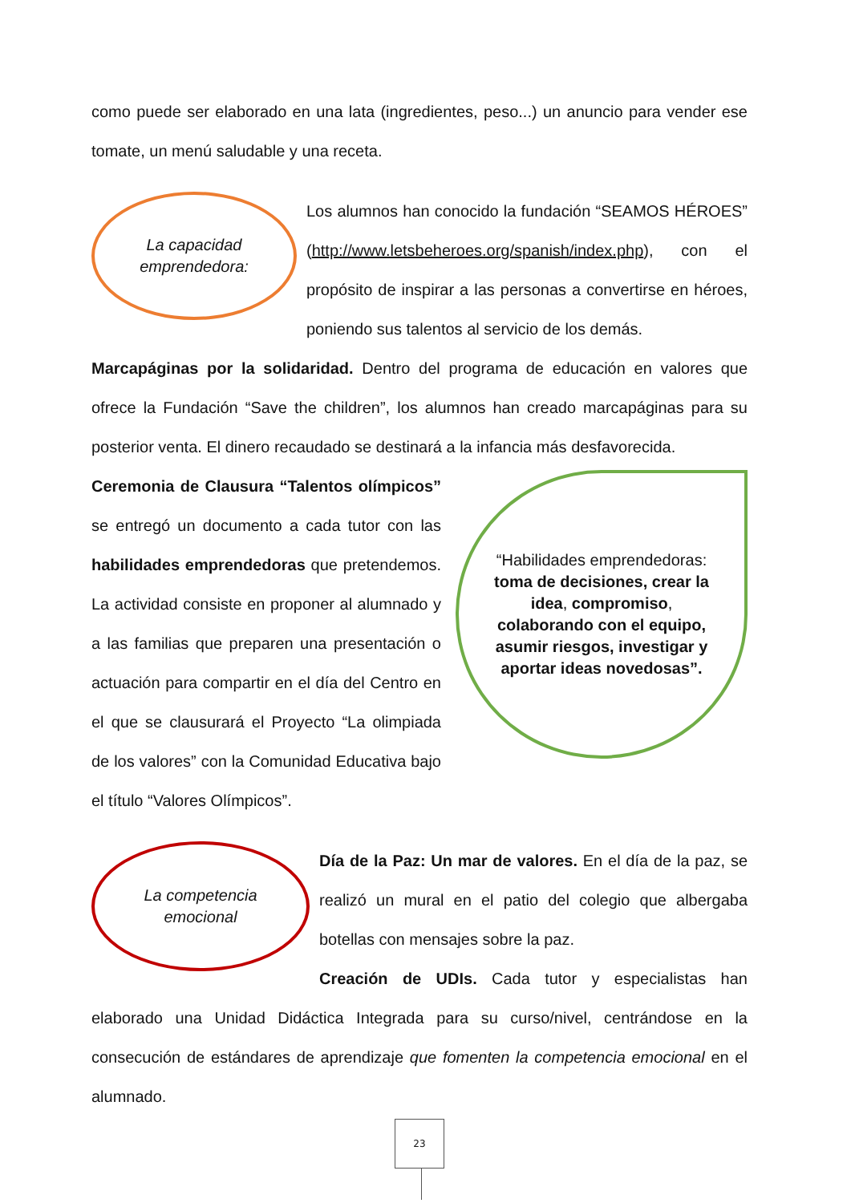como puede ser elaborado en una lata (ingredientes, peso...) un anuncio para vender ese tomate, un menú saludable y una receta.
La capacidad
emprendedora:
Los alumnos han conocido la fundación “SEAMOS HÉROES” (http://www.letsbeheroes.org/spanish/index.php), con el propósito de inspirar a las personas a convertirse en héroes, poniendo sus talentos al servicio de los demás.
Marcapáginas por la solidaridad. Dentro del programa de educación en valores que ofrece la Fundación “Save the children”, los alumnos han creado marcapáginas para su posterior venta. El dinero recaudado se destinará a la infancia más desfavorecida.
“Habilidades emprendedoras: toma de decisiones, crear la idea, compromiso, colaborando con el equipo, asumir riesgos, investigar y aportar ideas novedosas”.
Ceremonia de Clausura “Talentos olímpicos” se entregó un documento a cada tutor con las habilidades emprendedoras que pretendemos. La actividad consiste en proponer al alumnado y a las familias que preparen una presentación o actuación para compartir en el día del Centro en el que se clausurará el Proyecto “La olimpiada de los valores” con la Comunidad Educativa bajo el título “Valores Olímpicos”.
La competencia
emocional
Día de la Paz: Un mar de valores. En el día de la paz, se realizó un mural en el patio del colegio que albergaba botellas con mensajes sobre la paz.
Creación de UDIs. Cada tutor y especialistas han elaborado una Unidad Didáctica Integrada para su curso/nivel, centrándose en la consecución de estándares de aprendizaje que fomenten la competencia emocional en el alumnado.
23